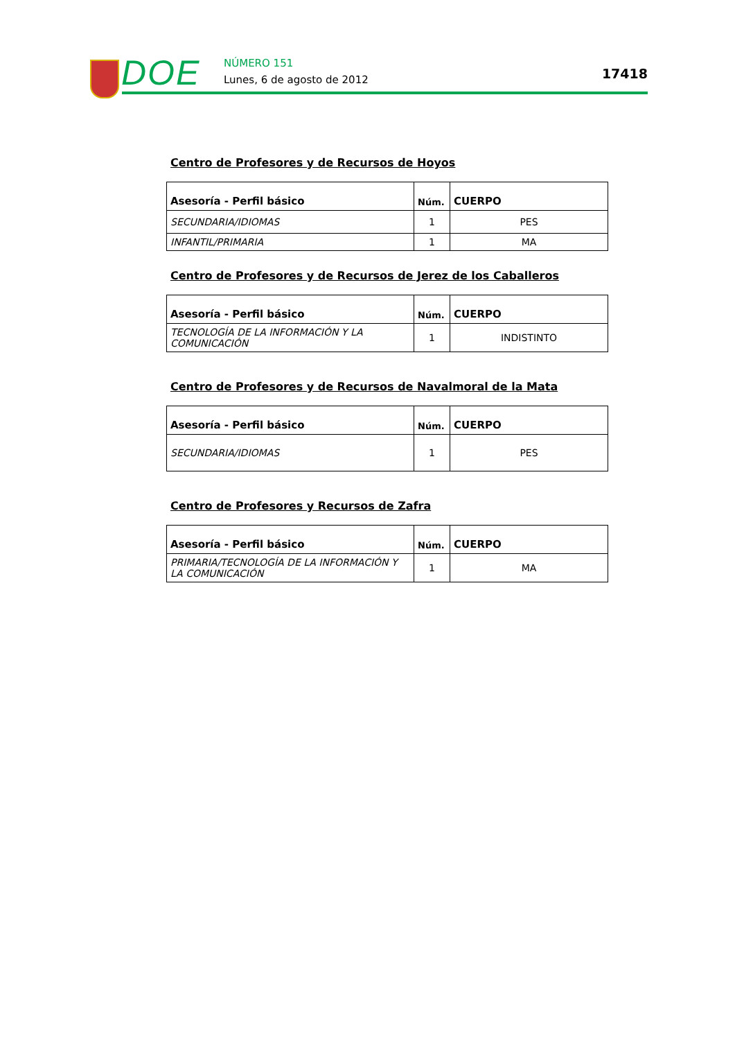DOE NÚMERO 151
Lunes, 6 de agosto de 2012 17418
Centro de Profesores y de Recursos de Hoyos
| Asesoría - Perfil básico | Núm. | CUERPO |
| --- | --- | --- |
| SECUNDARIA/IDIOMAS | 1 | PES |
| INFANTIL/PRIMARIA | 1 | MA |
Centro de Profesores y de Recursos de Jerez de los Caballeros
| Asesoría - Perfil básico | Núm. | CUERPO |
| --- | --- | --- |
| TECNOLOGÍA DE LA INFORMACIÓN Y LA COMUNICACIÓN | 1 | INDISTINTO |
Centro de Profesores y de Recursos de Navalmoral de la Mata
| Asesoría - Perfil básico | Núm. | CUERPO |
| --- | --- | --- |
| SECUNDARIA/IDIOMAS | 1 | PES |
Centro de Profesores y Recursos de Zafra
| Asesoría - Perfil básico | Núm. | CUERPO |
| --- | --- | --- |
| PRIMARIA/TECNOLOGÍA DE LA INFORMACIÓN Y LA COMUNICACIÓN | 1 | MA |